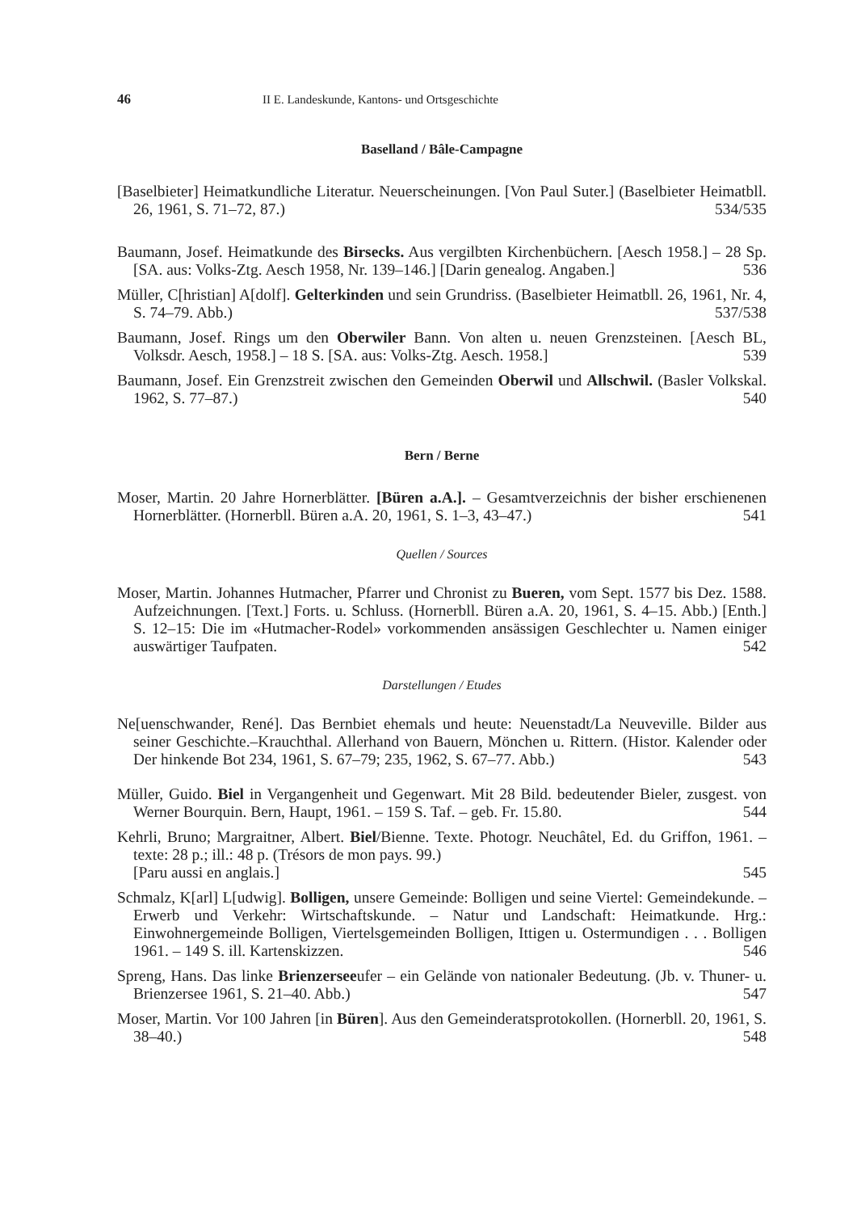46 II E. Landeskunde, Kantons- und Ortsgeschichte
Baselland / Bâle-Campagne
[Baselbieter] Heimatkundliche Literatur. Neuerscheinungen. [Von Paul Suter.] (Baselbieter Heimatbll. 26, 1961, S. 71–72, 87.) 534/535
Baumann, Josef. Heimatkunde des Birsecks. Aus vergilbten Kirchenbüchern. [Aesch 1958.] – 28 Sp. [SA. aus: Volks-Ztg. Aesch 1958, Nr. 139–146.] [Darin genealog. Angaben.] 536
Müller, C[hristian] A[dolf]. Gelterkinden und sein Grundriss. (Baselbieter Heimatbll. 26, 1961, Nr. 4, S. 74–79. Abb.) 537/538
Baumann, Josef. Rings um den Oberwiler Bann. Von alten u. neuen Grenzsteinen. [Aesch BL, Volksdr. Aesch, 1958.] – 18 S. [SA. aus: Volks-Ztg. Aesch. 1958.] 539
Baumann, Josef. Ein Grenzstreit zwischen den Gemeinden Oberwil und Allschwil. (Basler Volkskal. 1962, S. 77–87.) 540
Bern / Berne
Moser, Martin. 20 Jahre Hornerblätter. [Büren a.A.]. – Gesamtverzeichnis der bisher erschienenen Hornerblätter. (Hornerbll. Büren a.A. 20, 1961, S. 1–3, 43–47.) 541
Quellen / Sources
Moser, Martin. Johannes Hutmacher, Pfarrer und Chronist zu Bueren, vom Sept. 1577 bis Dez. 1588. Aufzeichnungen. [Text.] Forts. u. Schluss. (Hornerbll. Büren a.A. 20, 1961, S. 4–15. Abb.) [Enth.] S. 12–15: Die im «Hutmacher-Rodel» vorkommenden ansässigen Geschlechter u. Namen einiger auswärtiger Taufpaten. 542
Darstellungen / Etudes
Ne[uenschwander, René]. Das Bernbiet ehemals und heute: Neuenstadt/La Neuveville. Bilder aus seiner Geschichte.–Krauchthal. Allerhand von Bauern, Mönchen u. Rittern. (Histor. Kalender oder Der hinkende Bot 234, 1961, S. 67–79; 235, 1962, S. 67–77. Abb.) 543
Müller, Guido. Biel in Vergangenheit und Gegenwart. Mit 28 Bild. bedeutender Bieler, zusgest. von Werner Bourquin. Bern, Haupt, 1961. – 159 S. Taf. – geb. Fr. 15.80. 544
Kehrli, Bruno; Margraitner, Albert. Biel/Bienne. Texte. Photogr. Neuchâtel, Ed. du Griffon, 1961. – texte: 28 p.; ill.: 48 p. (Trésors de mon pays. 99.)
[Paru aussi en anglais.] 545
Schmalz, K[arl] L[udwig]. Bolligen, unsere Gemeinde: Bolligen und seine Viertel: Gemeindekunde. – Erwerb und Verkehr: Wirtschaftskunde. – Natur und Landschaft: Heimatkunde. Hrg.: Einwohnergemeinde Bolligen, Viertelsgemeinden Bolligen, Ittigen u. Ostermundigen . . . Bolligen 1961. – 149 S. ill. Kartenskizzen. 546
Spreng, Hans. Das linke Brienzerseeufer – ein Gelände von nationaler Bedeutung. (Jb. v. Thuner- u. Brienzersee 1961, S. 21–40. Abb.) 547
Moser, Martin. Vor 100 Jahren [in Büren]. Aus den Gemeinderatsprotokollen. (Hornerbll. 20, 1961, S. 38–40.) 548